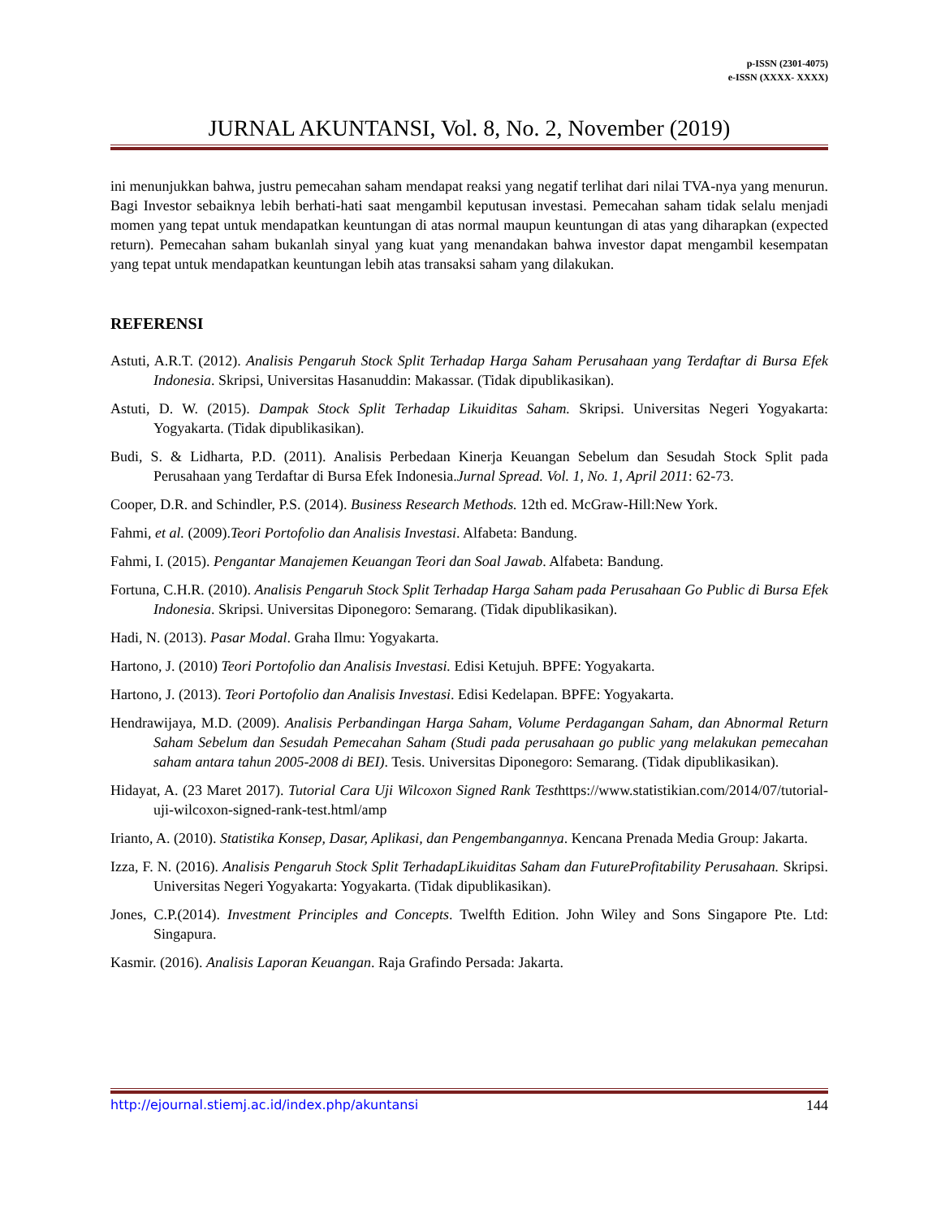p-ISSN (2301-4075)
e-ISSN (XXXX- XXXX)
JURNAL AKUNTANSI, Vol. 8, No. 2, November (2019)
ini menunjukkan bahwa, justru pemecahan saham mendapat reaksi yang negatif terlihat dari nilai TVA-nya yang menurun. Bagi Investor sebaiknya lebih berhati-hati saat mengambil keputusan investasi. Pemecahan saham tidak selalu menjadi momen yang tepat untuk mendapatkan keuntungan di atas normal maupun keuntungan di atas yang diharapkan (expected return). Pemecahan saham bukanlah sinyal yang kuat yang menandakan bahwa investor dapat mengambil kesempatan yang tepat untuk mendapatkan keuntungan lebih atas transaksi saham yang dilakukan.
REFERENSI
Astuti, A.R.T. (2012). Analisis Pengaruh Stock Split Terhadap Harga Saham Perusahaan yang Terdaftar di Bursa Efek Indonesia. Skripsi, Universitas Hasanuddin: Makassar. (Tidak dipublikasikan).
Astuti, D. W. (2015). Dampak Stock Split Terhadap Likuiditas Saham. Skripsi. Universitas Negeri Yogyakarta: Yogyakarta. (Tidak dipublikasikan).
Budi, S. & Lidharta, P.D. (2011). Analisis Perbedaan Kinerja Keuangan Sebelum dan Sesudah Stock Split pada Perusahaan yang Terdaftar di Bursa Efek Indonesia.Jurnal Spread. Vol. 1, No. 1, April 2011: 62-73.
Cooper, D.R. and Schindler, P.S. (2014). Business Research Methods. 12th ed. McGraw-Hill:New York.
Fahmi, et al. (2009).Teori Portofolio dan Analisis Investasi. Alfabeta: Bandung.
Fahmi, I. (2015). Pengantar Manajemen Keuangan Teori dan Soal Jawab. Alfabeta: Bandung.
Fortuna, C.H.R. (2010). Analisis Pengaruh Stock Split Terhadap Harga Saham pada Perusahaan Go Public di Bursa Efek Indonesia. Skripsi. Universitas Diponegoro: Semarang. (Tidak dipublikasikan).
Hadi, N. (2013). Pasar Modal. Graha Ilmu: Yogyakarta.
Hartono, J. (2010) Teori Portofolio dan Analisis Investasi. Edisi Ketujuh. BPFE: Yogyakarta.
Hartono, J. (2013). Teori Portofolio dan Analisis Investasi. Edisi Kedelapan. BPFE: Yogyakarta.
Hendrawijaya, M.D. (2009). Analisis Perbandingan Harga Saham, Volume Perdagangan Saham, dan Abnormal Return Saham Sebelum dan Sesudah Pemecahan Saham (Studi pada perusahaan go public yang melakukan pemecahan saham antara tahun 2005-2008 di BEI). Tesis. Universitas Diponegoro: Semarang. (Tidak dipublikasikan).
Hidayat, A. (23 Maret 2017). Tutorial Cara Uji Wilcoxon Signed Rank Testhttps://www.statistikian.com/2014/07/tutorial-uji-wilcoxon-signed-rank-test.html/amp
Irianto, A. (2010). Statistika Konsep, Dasar, Aplikasi, dan Pengembangannya. Kencana Prenada Media Group: Jakarta.
Izza, F. N. (2016). Analisis Pengaruh Stock Split TerhadapLikuiditas Saham dan FutureProfitability Perusahaan. Skripsi. Universitas Negeri Yogyakarta: Yogyakarta. (Tidak dipublikasikan).
Jones, C.P.(2014). Investment Principles and Concepts. Twelfth Edition. John Wiley and Sons Singapore Pte. Ltd: Singapura.
Kasmir. (2016). Analisis Laporan Keuangan. Raja Grafindo Persada: Jakarta.
http://ejournal.stiemj.ac.id/index.php/akuntansi 144